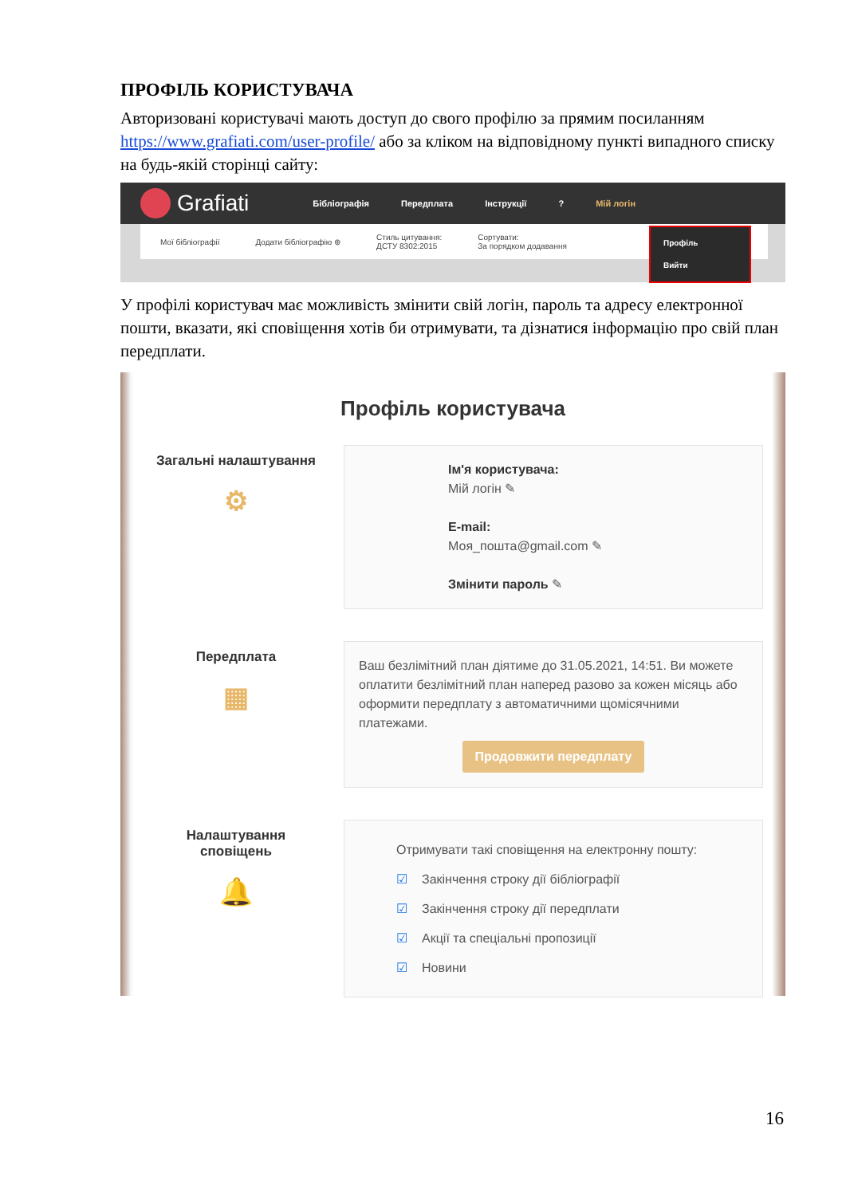ПРОФІЛЬ КОРИСТУВАЧА
Авторизовані користувачі мають доступ до свого профілю за прямим посиланням https://www.grafiati.com/user-profile/ або за кліком на відповідному пункті випадного списку на будь-якій сторінці сайту:
Grafiati Бібліографія Передплата Інструкції? Мій логін
Мої бібліографії Додати бібліографію ⊕ Стиль цитування:
ДСТУ 8302:2015 Сортувати:
За порядком додавання
Профіль
Вийти
У профілі користувач має можливість змінити свій логін, пароль та адресу електронної пошти, вказати, які сповіщення хотів би отримувати, та дізнатися інформацію про свій план передплати.
Профіль користувача
Загальні налаштування
⚙
Ім'я користувача:
Мій логін ✎
E-mail:
Моя_пошта@gmail.com ✎
Змінити пароль ✎
Передплата
▦
Ваш безлімітний план діятиме до 31.05.2021, 14:51. Ви можете оплатити безлімітний план наперед разово за кожен місяць або оформити передплату з автоматичними щомісячними платежами.
Продовжити передплату
Налаштування сповіщень
🔔
Отримувати такі сповіщення на електронну пошту:
☑ Закінчення строку дії бібліографії
☑ Закінчення строку дії передплати
☑ Акції та спеціальні пропозиції
☑ Новини
16